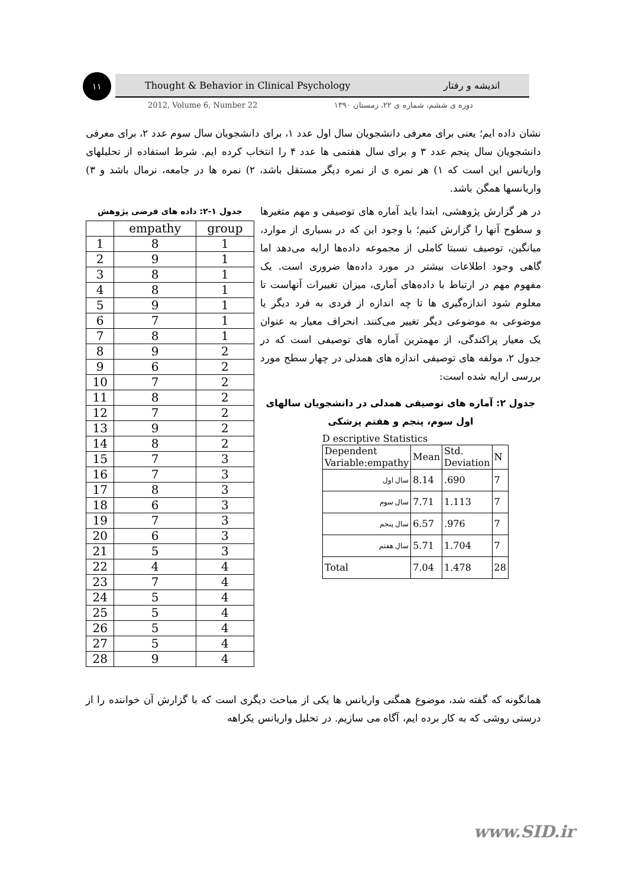۱۱ Thought & Behavior in Clinical Psychology اندیشه و رفتار
2012, Volume 6, Number 22 دوره ی ششم، شماره ی ۲۲، زمستان ۱۳۹۰
نشان داده ایم؛ یعنی برای معرفی دانشجویان سال اول عدد ۱، برای دانشجویان سال سوم عدد ۲، برای معرفی دانشجویان سال پنجم عدد ۳ و برای سال هفتمی ها عدد ۴ را انتخاب کرده ایم. شرط استفاده از تحلیلهای واریانس این است که ۱) هر نمره ی از نمره دیگر مستقل باشد، ۲) نمره ها در جامعه، نرمال باشد و ۳) واریانسها همگن باشد.
در هر گزارش پژوهشی، ابتدا باید آماره های توصیفی و مهم متغیرها و سطوح آنها را گزارش کنیم؛ با وجود این که در بسیاری از موارد، میانگین، توصیف نسبتا کاملی از مجموعه داده‌ها ارایه می‌دهد اما گاهی وجود اطلاعات بیشتر در مورد داده‌ها ضروری است. یک مفهوم مهم در ارتباط با داده‌های آماری، میزان تغییرات آنهاست تا معلوم شود اندازه‌گیری ها تا چه اندازه از فردی به فرد دیگر یا موضوعی به موضوعی دیگر تغییر می‌کنند. انحراف معیار به عنوان یک معیار پراکندگی، از مهمترین آماره های توصیفی است که در جدول ۲، مولفه های توصیفی اندازه های همدلی در چهار سطح مورد بررسی ارایه شده است:
جدول ۲: آماره های توصیفی همدلی در دانشجویان سالهای اول سوم، پنجم و هفتم پزشکی
D escriptive Statistics
| Dependent Variable:empathy | Mean | Std. Deviation | N |
| سال اول | 8.14 | .690 | 7 |
| سال سوم | 7.71 | 1.113 | 7 |
| سال پنجم | 6.57 | .976 | 7 |
| سال هفتم | 5.71 | 1.704 | 7 |
| Total | 7.04 | 1.478 | 28 |
جدول ۱-۲: داده های فرضی پژوهش
| | empathy | group |
| --- | --- | --- |
| 1 | 8 | 1 |
| 2 | 9 | 1 |
| 3 | 8 | 1 |
| 4 | 8 | 1 |
| 5 | 9 | 1 |
| 6 | 7 | 1 |
| 7 | 8 | 1 |
| 8 | 9 | 2 |
| 9 | 6 | 2 |
| 10 | 7 | 2 |
| 11 | 8 | 2 |
| 12 | 7 | 2 |
| 13 | 9 | 2 |
| 14 | 8 | 2 |
| 15 | 7 | 3 |
| 16 | 7 | 3 |
| 17 | 8 | 3 |
| 18 | 6 | 3 |
| 19 | 7 | 3 |
| 20 | 6 | 3 |
| 21 | 5 | 3 |
| 22 | 4 | 4 |
| 23 | 7 | 4 |
| 24 | 5 | 4 |
| 25 | 5 | 4 |
| 26 | 5 | 4 |
| 27 | 5 | 4 |
| 28 | 9 | 4 |
همانگونه که گفته شد، موضوع همگنی واریانس ها یکی از مباحث دیگری است که با گزارش آن خواننده را از درستی روشی که به کار برده ایم، آگاه می سازیم. در تحلیل واریانس یکراهه
www.SID.ir